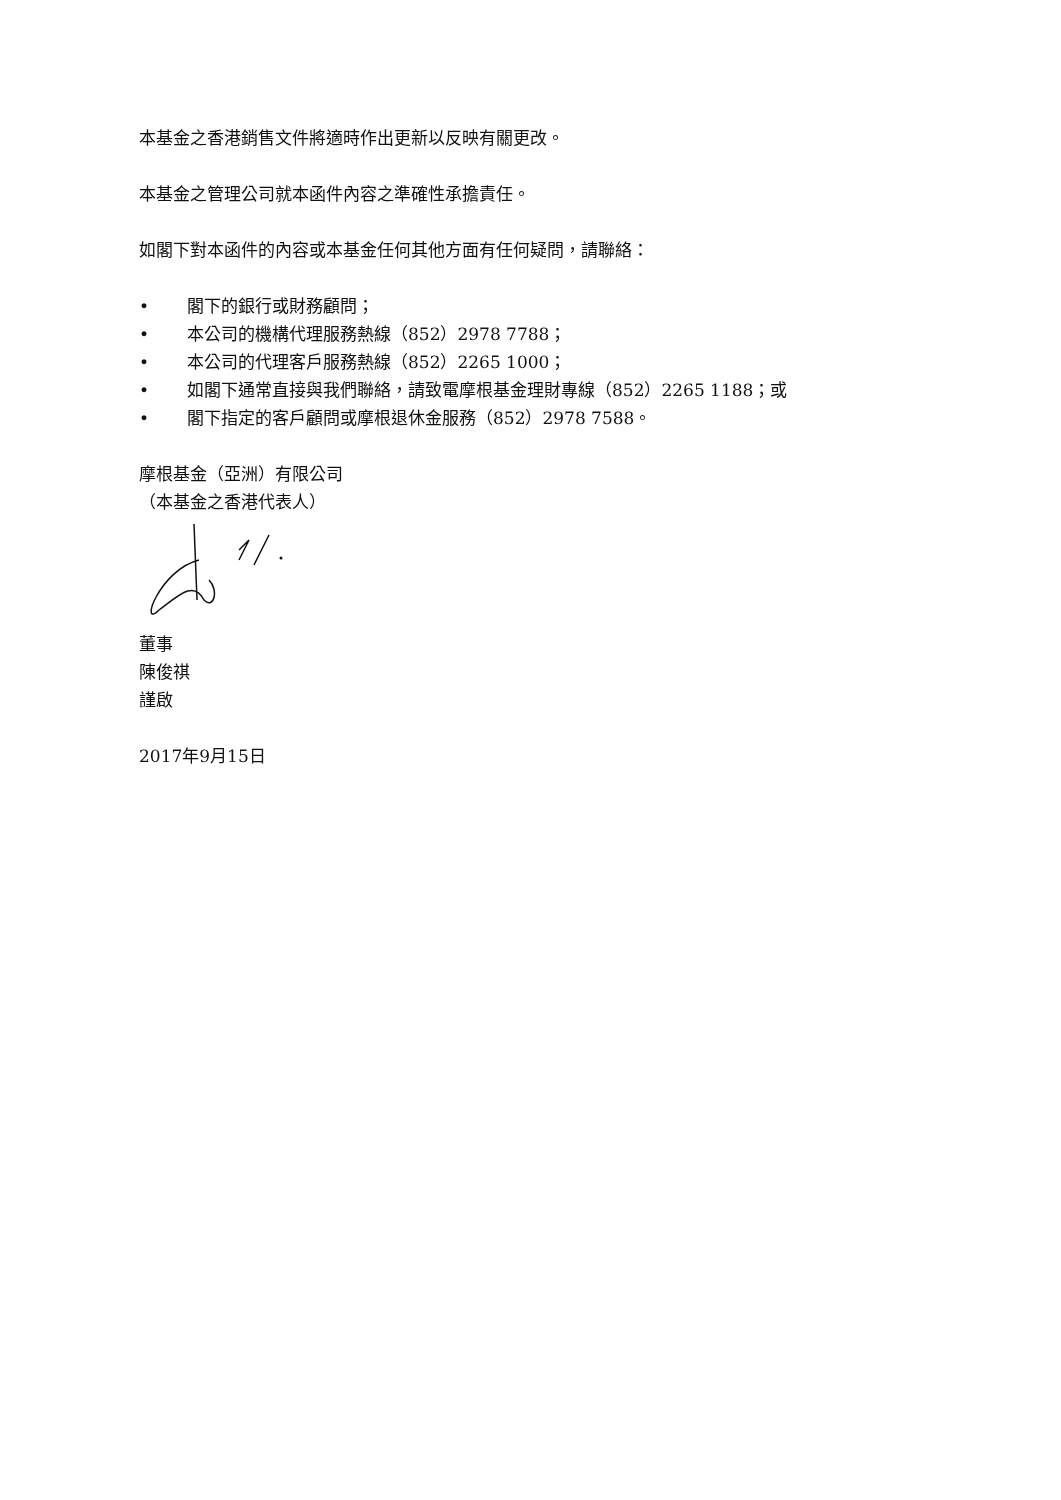本基金之香港銷售文件將適時作出更新以反映有關更改。
本基金之管理公司就本函件內容之準確性承擔責任。
如閣下對本函件的內容或本基金任何其他方面有任何疑問，請聯絡：
• 閣下的銀行或財務顧問；
• 本公司的機構代理服務熱線（852）2978 7788；
• 本公司的代理客戶服務熱線（852）2265 1000；
• 如閣下通常直接與我們聯絡，請致電摩根基金理財專線（852）2265 1188；或
• 閣下指定的客戶顧問或摩根退休金服務（852）2978 7588。
摩根基金（亞洲）有限公司
（本基金之香港代表人）
董事
陳俊祺
謹啟
2017年9月15日